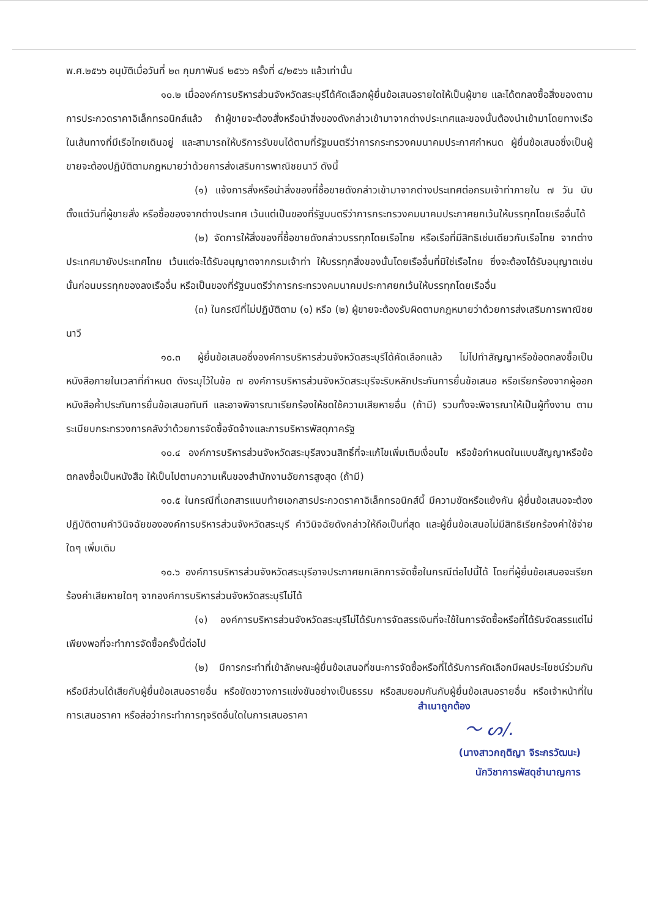พ.ศ.๒๕๖๖ อนุมัติเมื่อวันที่ ๒๓ กุมภาพันธ์ ๒๕๖๖ ครั้งที่ ๔/๒๕๖๖ แล้วเท่านั้น
๑๐.๒ เมื่อองค์การบริหารส่วนจังหวัดสระบุรีได้คัดเลือกผู้ยื่นข้อเสนอรายใดให้เป็นผู้ขาย และได้ตกลงซื้อสิ่งของตามการประกวดราคาอิเล็กทรอนิกส์แล้ว ถ้าผู้ขายจะต้องสั่งหรือนำสิ่งของดังกล่าวเข้ามาจากต่างประเทศและของนั้นต้องนำเข้ามาโดยทางเรือในเส้นทางที่มีเรือไทยเดินอยู่ และสามารถให้บริการรับขนได้ตามที่รัฐมนตรีว่าการกระทรวงคมนาคมประกาศกำหนด ผู้ยื่นข้อเสนอซึ่งเป็นผู้ขายจะต้องปฏิบัติตามกฎหมายว่าด้วยการส่งเสริมการพาณิชยนาวี ดังนี้
(๑) แจ้งการสั่งหรือนำสิ่งของที่ซื้อขายดังกล่าวเข้ามาจากต่างประเทศต่อกรมเจ้าท่าภายใน ๗ วัน นับตั้งแต่วันที่ผู้ขายสั่ง หรือซื้อของจากต่างประเทศ เว้นแต่เป็นของที่รัฐมนตรีว่าการกระทรวงคมนาคมประกาศยกเว้นให้บรรทุกโดยเรืออื่นได้
(๒) จัดการให้สิ่งของที่ซื้อขายดังกล่าวบรรทุกโดยเรือไทย หรือเรือที่มีสิทธิเช่นเดียวกับเรือไทย จากต่างประเทศมายังประเทศไทย เว้นแต่จะได้รับอนุญาตจากกรมเจ้าท่า ให้บรรทุกสิ่งของนั้นโดยเรืออื่นที่มิใช่เรือไทย ซึ่งจะต้องได้รับอนุญาตเช่นนั้นก่อนบรรทุกของลงเรืออื่น หรือเป็นของที่รัฐมนตรีว่าการกระทรวงคมนาคมประกาศยกเว้นให้บรรทุกโดยเรืออื่น
(๓) ในกรณีที่ไม่ปฏิบัติตาม (๑) หรือ (๒) ผู้ขายจะต้องรับผิดตามกฎหมายว่าด้วยการส่งเสริมการพาณิชยนาวี
๑๐.๓ ผู้ยื่นข้อเสนอซึ่งองค์การบริหารส่วนจังหวัดสระบุรีได้คัดเลือกแล้ว ไม่ไปทำสัญญาหรือข้อตกลงซื้อเป็นหนังสือภายในเวลาที่กำหนด ดังระบุไว้ในข้อ ๗ องค์การบริหารส่วนจังหวัดสระบุรีจะริบหลักประกันการยื่นข้อเสนอ หรือเรียกร้องจากผู้ออกหนังสือค้ำประกันการยื่นข้อเสนอทันที และอาจพิจารณาเรียกร้องให้ชดใช้ความเสียหายอื่น (ถ้ามี) รวมทั้งจะพิจารณาให้เป็นผู้ทิ้งงาน ตามระเบียบกระทรวงการคลังว่าด้วยการจัดซื้อจัดจ้างและการบริหารพัสดุภาครัฐ
๑๐.๔ องค์การบริหารส่วนจังหวัดสระบุรีสงวนสิทธิ์ที่จะแก้ไขเพิ่มเติมเงื่อนไข หรือข้อกำหนดในแบบสัญญาหรือข้อตกลงซื้อเป็นหนังสือ ให้เป็นไปตามความเห็นของสำนักงานอัยการสูงสุด (ถ้ามี)
๑๐.๕ ในกรณีที่เอกสารแนบท้ายเอกสารประกวดราคาอิเล็กทรอนิกส์นี้ มีความขัดหรือแย้งกัน ผู้ยื่นข้อเสนอจะต้องปฏิบัติตามคำวินิจฉัยขององค์การบริหารส่วนจังหวัดสระบุรี คำวินิจฉัยดังกล่าวให้ถือเป็นที่สุด และผู้ยื่นข้อเสนอไม่มีสิทธิเรียกร้องค่าใช้จ่ายใดๆ เพิ่มเติม
๑๐.๖ องค์การบริหารส่วนจังหวัดสระบุรีอาจประกาศยกเลิกการจัดซื้อในกรณีต่อไปนี้ได้ โดยที่ผู้ยื่นข้อเสนอจะเรียกร้องค่าเสียหายใดๆ จากองค์การบริหารส่วนจังหวัดสระบุรีไม่ได้
(๑) องค์การบริหารส่วนจังหวัดสระบุรีไม่ได้รับการจัดสรรเงินที่จะใช้ในการจัดซื้อหรือที่ได้รับจัดสรรแต่ไม่เพียงพอที่จะทำการจัดซื้อครั้งนี้ต่อไป
(๒) มีการกระทำที่เข้าลักษณะผู้ยื่นข้อเสนอที่ชนะการจัดซื้อหรือที่ได้รับการคัดเลือกมีผลประโยชน์ร่วมกัน หรือมีส่วนได้เสียกับผู้ยื่นข้อเสนอรายอื่น หรือขัดขวางการแข่งขันอย่างเป็นธรรม หรือสมยอมกันกับผู้ยื่นข้อเสนอรายอื่น หรือเจ้าหน้าที่ในการเสนอราคา หรือส่อว่ากระทำการทุจริตอื่นใดในการเสนอราคา
สำเนาถูกต้อง
〜 ᔕ/.
(นางสาวกฤติญา จิระกรวัฒนะ)
นักวิชาการพัสดุชำนาญการ